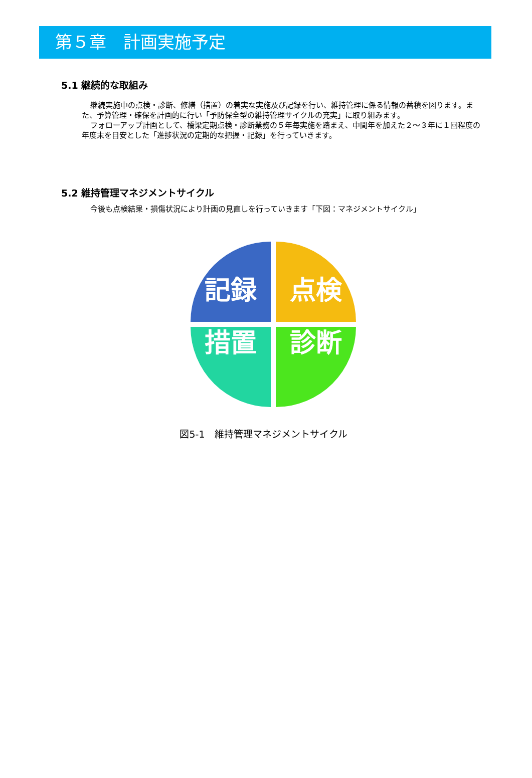第５章　計画実施予定
5.1 継続的な取組み
継続実施中の点検・診断、修繕（措置）の着実な実施及び記録を行い、維持管理に係る情報の蓄積を図ります。また、予算管理・確保を計画的に行い「予防保全型の維持管理サイクルの充実」に取り組みます。
フォローアップ計画として、橋梁定期点検・診断業務の５年毎実施を踏まえ、中間年を加えた２～３年に１回程度の年度末を目安とした「進捗状況の定期的な把握・記録」を行っていきます。
5.2 維持管理マネジメントサイクル
今後も点検結果・損傷状況により計画の見直しを行っていきます「下図：マネジメントサイクル」
記録
点検
措置
診断
図5-1　維持管理マネジメントサイクル